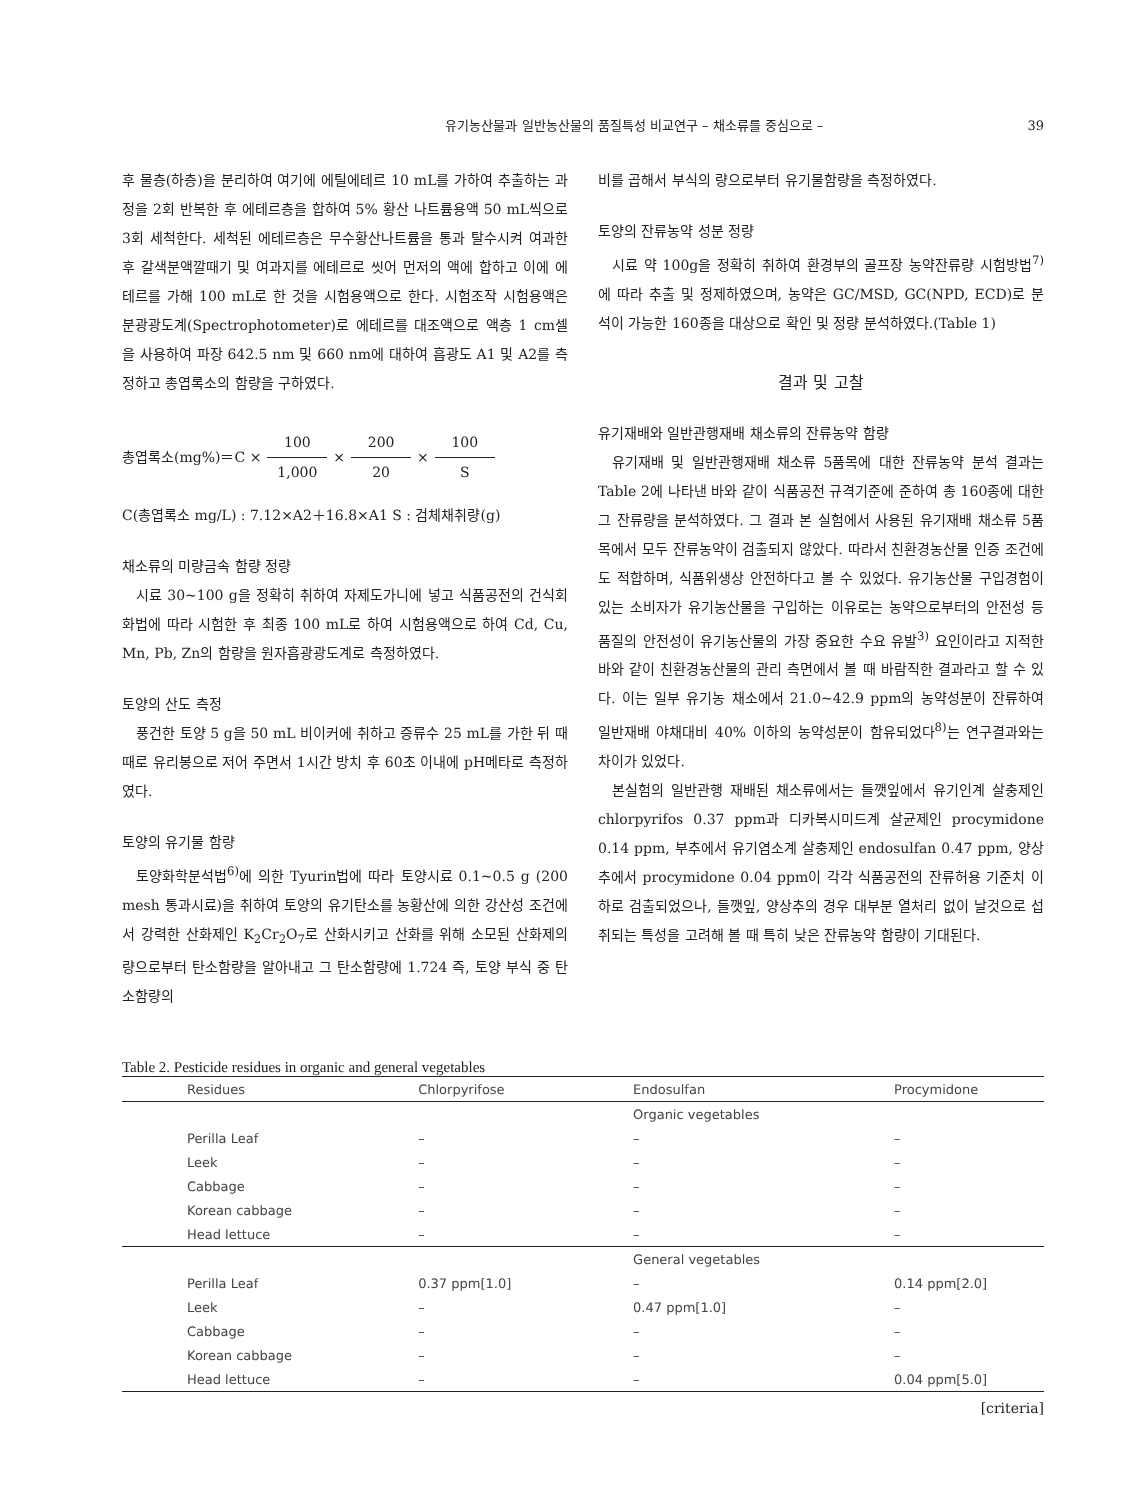유기농산물과 일반농산물의 품질특성 비교연구 – 채소류를 중심으로 – 39
후 물층(하층)을 분리하여 여기에 에틸에테르 10 mL를 가하여 추출하는 과정을 2회 반복한 후 에테르층을 합하여 5% 황산 나트륨용액 50 mL씩으로 3회 세척한다. 세척된 에테르층은 무수황산나트륨을 통과 탈수시켜 여과한 후 갈색분액깔때기 및 여과지를 에테르로 씻어 먼저의 액에 합하고 이에 에테르를 가해 100 mL로 한 것을 시험용액으로 한다. 시험조작 시험용액은 분광광도계(Spectrophotometer)로 에테르를 대조액으로 액층 1 cm셀을 사용하여 파장 642.5 nm 및 660 nm에 대하여 흡광도 A1 및 A2를 측정하고 총엽록소의 함량을 구하였다.
총엽록소(mg%)＝C × 100 1,000 × 200 20 × 100 S
C(총엽록소 mg/L) : 7.12×A2＋16.8×A1 S : 검체채취량(g)
채소류의 미량금속 함량 정량
시료 30~100 g을 정확히 취하여 자제도가니에 넣고 식품공전의 건식회화법에 따라 시험한 후 최종 100 mL로 하여 시험용액으로 하여 Cd, Cu, Mn, Pb, Zn의 함량을 원자흡광광도계로 측정하였다.
토양의 산도 측정
풍건한 토양 5 g을 50 mL 비이커에 취하고 증류수 25 mL를 가한 뒤 때때로 유리봉으로 저어 주면서 1시간 방치 후 60초 이내에 pH메타로 측정하였다.
토양의 유기물 함량
토양화학분석법<sup>6)</sup>에 의한 Tyurin법에 따라 토양시료 0.1~0.5 g (200 mesh 통과시료)을 취하여 토양의 유기탄소를 농황산에 의한 강산성 조건에서 강력한 산화제인 K<sub>2</sub>Cr<sub>2</sub>O<sub>7</sub>로 산화시키고 산화를 위해 소모된 산화제의 량으로부터 탄소함량을 알아내고 그 탄소함량에 1.724 즉, 토양 부식 중 탄소함량의
비를 곱해서 부식의 량으로부터 유기물함량을 측정하였다.
토양의 잔류농약 성분 정량
시료 약 100g을 정확히 취하여 환경부의 골프장 농약잔류량 시험방법<sup>7)</sup>에 따라 추출 및 정제하였으며, 농약은 GC/MSD, GC(NPD, ECD)로 분석이 가능한 160종을 대상으로 확인 및 정량 분석하였다.(Table 1)
결과 및 고찰
유기재배와 일반관행재배 채소류의 잔류농약 함량
유기재배 및 일반관행재배 채소류 5품목에 대한 잔류농약 분석 결과는 Table 2에 나타낸 바와 같이 식품공전 규격기준에 준하여 총 160종에 대한 그 잔류량을 분석하였다. 그 결과 본 실험에서 사용된 유기재배 채소류 5품목에서 모두 잔류농약이 검출되지 않았다. 따라서 친환경농산물 인증 조건에도 적합하며, 식품위생상 안전하다고 볼 수 있었다. 유기농산물 구입경험이 있는 소비자가 유기농산물을 구입하는 이유로는 농약으로부터의 안전성 등 품질의 안전성이 유기농산물의 가장 중요한 수요 유발<sup>3)</sup> 요인이라고 지적한 바와 같이 친환경농산물의 관리 측면에서 볼 때 바람직한 결과라고 할 수 있다. 이는 일부 유기농 채소에서 21.0~42.9 ppm의 농약성분이 잔류하여 일반재배 야채대비 40% 이하의 농약성분이 함유되었다<sup>8)</sup>는 연구결과와는 차이가 있었다.
본실험의 일반관행 재배된 채소류에서는 들깻잎에서 유기인계 살충제인 chlorpyrifos 0.37 ppm과 디카복시미드계 살균제인 procymidone 0.14 ppm, 부추에서 유기염소계 살충제인 endosulfan 0.47 ppm, 양상추에서 procymidone 0.04 ppm이 각각 식품공전의 잔류허용 기준치 이하로 검출되었으나, 들깻잎, 양상추의 경우 대부분 열처리 없이 날것으로 섭취되는 특성을 고려해 볼 때 특히 낮은 잔류농약 함량이 기대된다.
Table 2. Pesticide residues in organic and general vegetables
| Residues | Chlorpyrifose | Endosulfan | Procymidone |
| --- | --- | --- | --- |
| | | Organic vegetables | |
| Perilla Leaf | – | – | – |
| Leek | – | – | – |
| Cabbage | – | – | – |
| Korean cabbage | – | – | – |
| Head lettuce | – | – | – |
| | | General vegetables | |
| Perilla Leaf | 0.37 ppm[1.0] | – | 0.14 ppm[2.0] |
| Leek | – | 0.47 ppm[1.0] | – |
| Cabbage | – | – | – |
| Korean cabbage | – | – | – |
| Head lettuce | – | – | 0.04 ppm[5.0] |
[criteria]